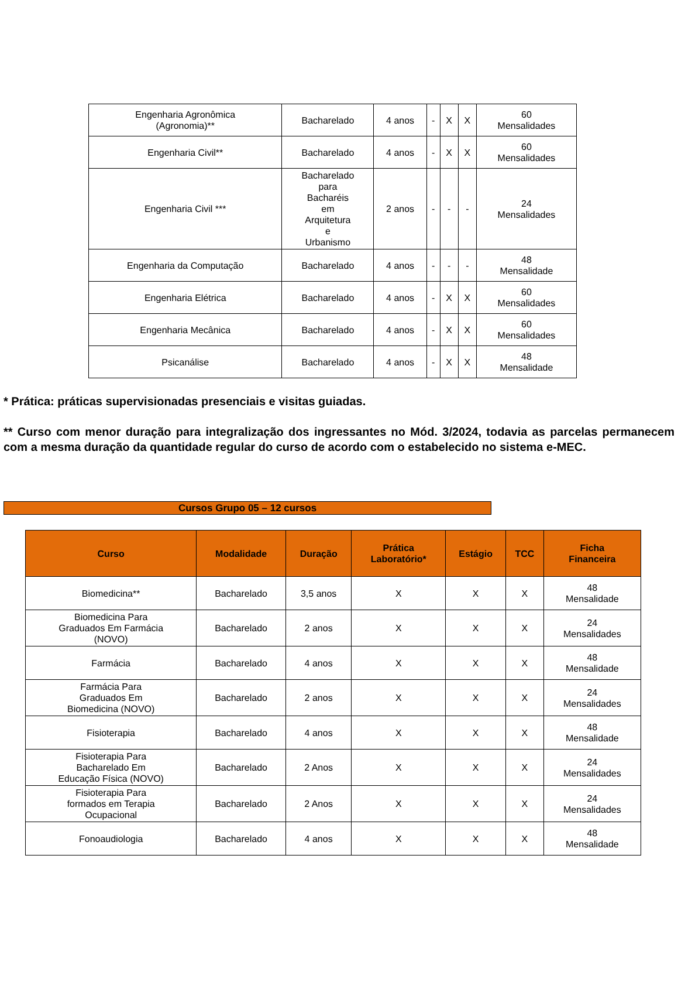| Engenharia Agronômica (Agronomia)** | Bacharelado | 4 anos | - | X | X | 60 Mensalidades |
| Engenharia Civil** | Bacharelado | 4 anos | - | X | X | 60 Mensalidades |
| Engenharia Civil *** | Bacharelado para Bacharéis em Arquitetura e Urbanismo | 2 anos | - | - | - | 24 Mensalidades |
| Engenharia da Computação | Bacharelado | 4 anos | - | - | - | 48 Mensalidade |
| Engenharia Elétrica | Bacharelado | 4 anos | - | X | X | 60 Mensalidades |
| Engenharia Mecânica | Bacharelado | 4 anos | - | X | X | 60 Mensalidades |
| Psicanálise | Bacharelado | 4 anos | - | X | X | 48 Mensalidade |
* Prática: práticas supervisionadas presenciais e visitas guiadas.
** Curso com menor duração para integralização dos ingressantes no Mód. 3/2024, todavia as parcelas permanecem com a mesma duração da quantidade regular do curso de acordo com o estabelecido no sistema e-MEC.
Cursos Grupo 05 – 12 cursos
| Curso | Modalidade | Duração | Prática Laboratório* | Estágio | TCC | Ficha Financeira |
| --- | --- | --- | --- | --- | --- | --- |
| Biomedicina** | Bacharelado | 3,5 anos | X | X | X | 48 Mensalidade |
| Biomedicina Para Graduados Em Farmácia (NOVO) | Bacharelado | 2 anos | X | X | X | 24 Mensalidades |
| Farmácia | Bacharelado | 4 anos | X | X | X | 48 Mensalidade |
| Farmácia Para Graduados Em Biomedicina (NOVO) | Bacharelado | 2 anos | X | X | X | 24 Mensalidades |
| Fisioterapia | Bacharelado | 4 anos | X | X | X | 48 Mensalidade |
| Fisioterapia Para Bacharelado Em Educação Física (NOVO) | Bacharelado | 2 Anos | X | X | X | 24 Mensalidades |
| Fisioterapia Para formados em Terapia Ocupacional | Bacharelado | 2 Anos | X | X | X | 24 Mensalidades |
| Fonoaudiologia | Bacharelado | 4 anos | X | X | X | 48 Mensalidade |